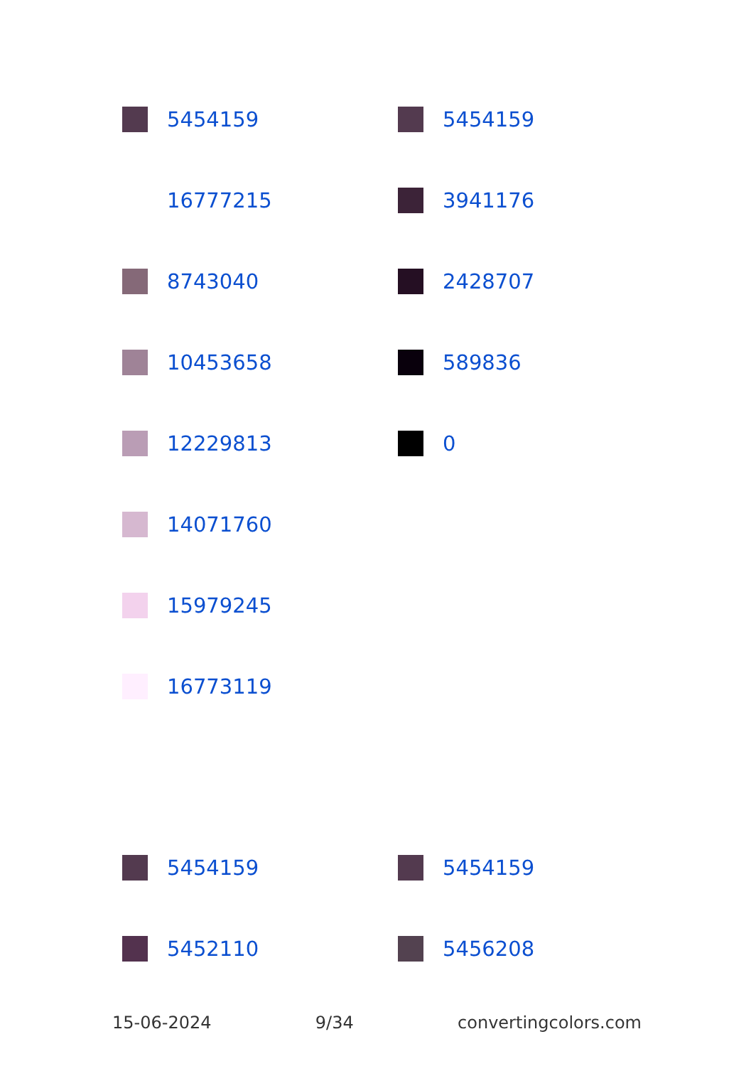5454159
16777215
8743040
10453658
12229813
14071760
15979245
16773119
5454159
3941176
2428707
589836
0
5454159
5452110
5454159
5456208
15-06-2024 9/34 convertingcolors.com